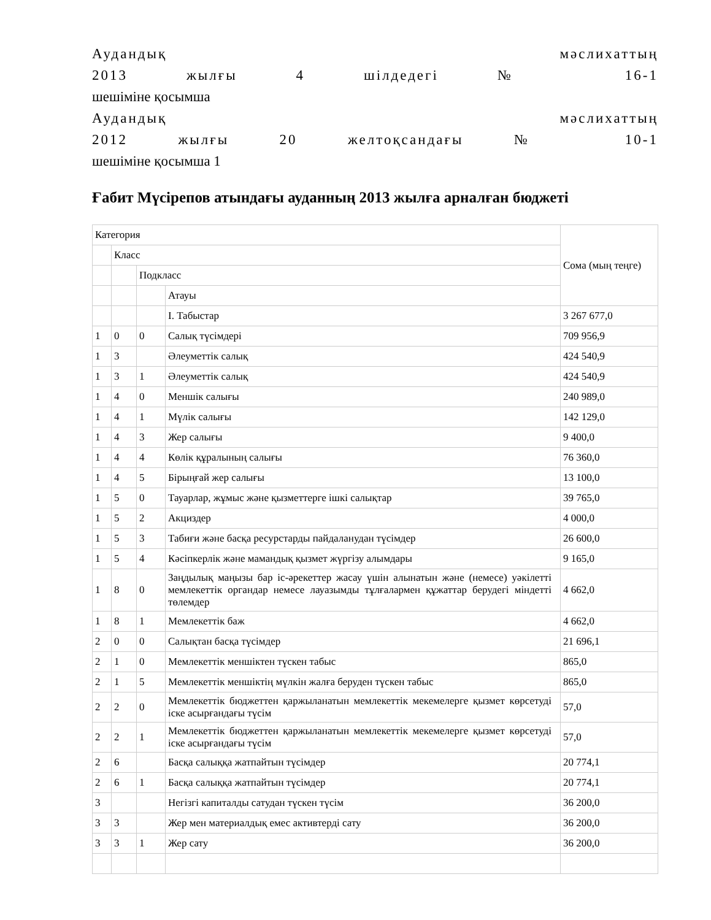Аудандық мәслихаттың
2013 жылғы 4 шілдедегі № 16-1
шешіміне қосымша
Аудандық мәслихаттың
2012 жылғы 20 желтоқсандағы № 10-1
шешіміне қосымша 1
Ғабит Мүсірепов атындағы ауданның 2013 жылға арналған бюджеті
| Категория | | | | Сома (мың теңге) |
| | Класс | | | |
| | | Подкласс | | |
| | | | Атауы | |
| | | | I. Табыстар | 3 267 677,0 |
| 1 | 0 | 0 | Салық түсімдері | 709 956,9 |
| 1 | 3 | | Әлеуметтік салық | 424 540,9 |
| 1 | 3 | 1 | Әлеуметтік салық | 424 540,9 |
| 1 | 4 | 0 | Меншік салығы | 240 989,0 |
| 1 | 4 | 1 | Мүлік салығы | 142 129,0 |
| 1 | 4 | 3 | Жер салығы | 9 400,0 |
| 1 | 4 | 4 | Көлік құралының салығы | 76 360,0 |
| 1 | 4 | 5 | Бірыңғай жер салығы | 13 100,0 |
| 1 | 5 | 0 | Тауарлар, жұмыс және қызметтерге ішкі салықтар | 39 765,0 |
| 1 | 5 | 2 | Акциздер | 4 000,0 |
| 1 | 5 | 3 | Табиғи және басқа ресурстарды пайдаланудан түсімдер | 26 600,0 |
| 1 | 5 | 4 | Кәсіпкерлік және мамандық қызмет жүргізу алымдары | 9 165,0 |
| 1 | 8 | 0 | Заңдылық маңызы бар іс-әрекеттер жасау үшін алынатын және (немесе) уәкілетті мемлекеттік органдар немесе лауазымды тұлғалармен құжаттар берудегі міндетті төлемдер | 4 662,0 |
| 1 | 8 | 1 | Мемлекеттік баж | 4 662,0 |
| 2 | 0 | 0 | Салықтан басқа түсімдер | 21 696,1 |
| 2 | 1 | 0 | Мемлекеттік меншіктен түскен табыс | 865,0 |
| 2 | 1 | 5 | Мемлекеттік меншіктің мүлкін жалға беруден түскен табыс | 865,0 |
| 2 | 2 | 0 | Мемлекеттік бюджеттен қаржыланатын мемлекеттік мекемелерге қызмет көрсетуді іске асырғандағы түсім | 57,0 |
| 2 | 2 | 1 | Мемлекеттік бюджеттен қаржыланатын мемлекеттік мекемелерге қызмет көрсетуді іске асырғандағы түсім | 57,0 |
| 2 | 6 | | Басқа салыққа жатпайтын түсімдер | 20 774,1 |
| 2 | 6 | 1 | Басқа салыққа жатпайтын түсімдер | 20 774,1 |
| 3 | | | Негізгі капиталды сатудан түскен түсім | 36 200,0 |
| 3 | 3 | | Жер мен материалдық емес активтерді сату | 36 200,0 |
| 3 | 3 | 1 | Жер сату | 36 200,0 |